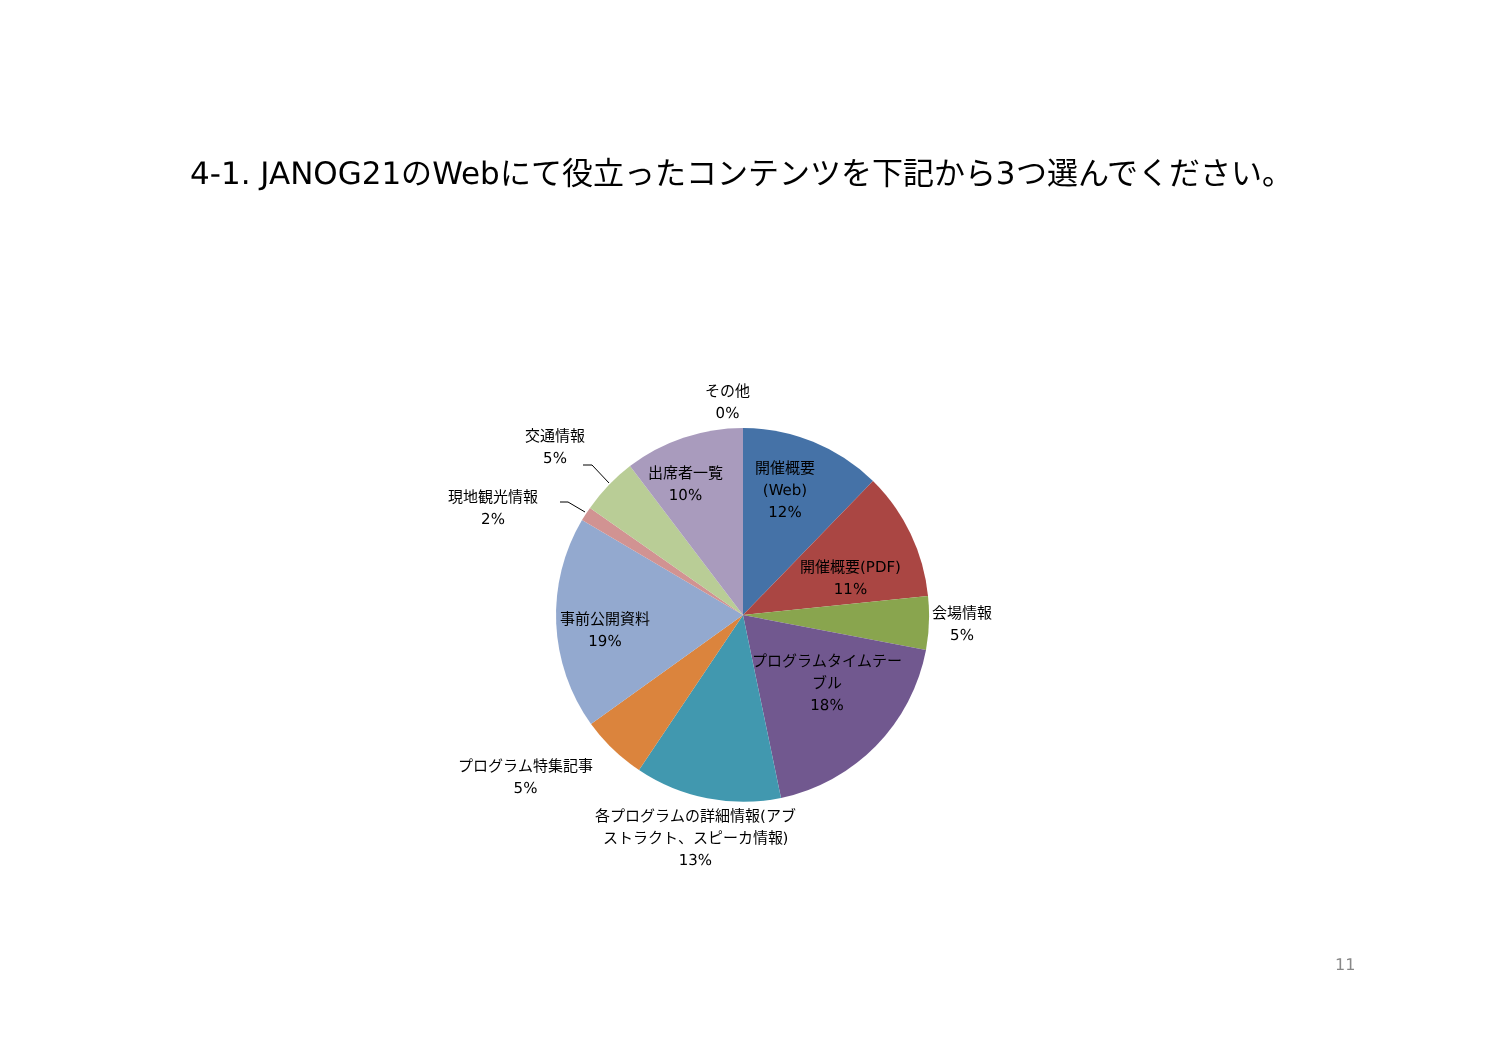4-1. JANOG21のWebにて役立ったコンテンツを下記から3つ選んでください。
その他
0%
交通情報
5%
現地観光情報
2%
出席者一覧
10%
開催概要
(Web)
12%
開催概要(PDF)
11%
会場情報
5%
事前公開資料
19%
プログラムタイムテー
ブル
18%
プログラム特集記事
5%
各プログラムの詳細情報(アブ
ストラクト、スピーカ情報)
13%
11